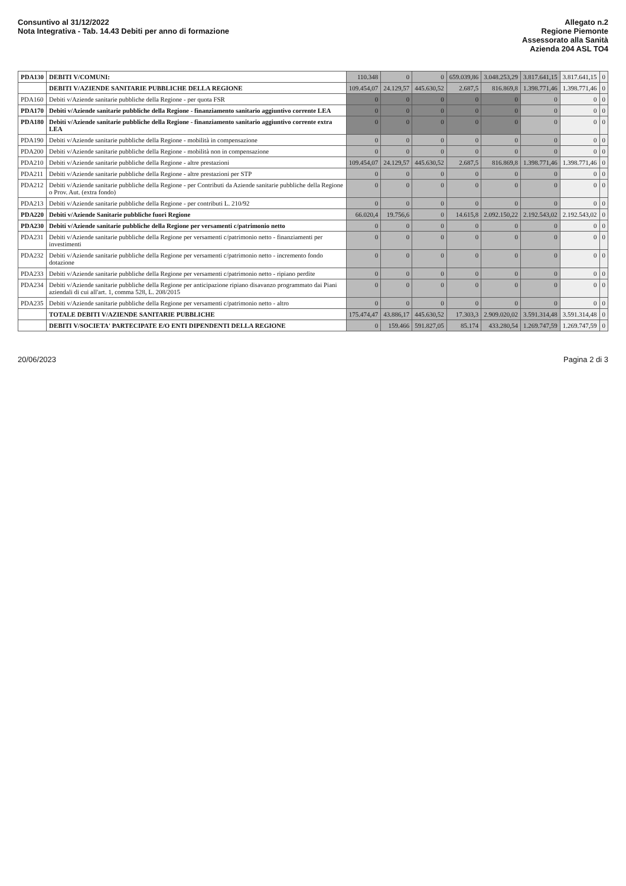Consuntivo al 31/12/2022
Nota Integrativa - Tab. 14.43 Debiti per anno di formazione
Allegato n.2
Regione Piemonte
Assessorato alla Sanità
Azienda 204 ASL TO4
| PDA130 | DEBITI V/COMUNI: | 110.348 | 0 | 0 | 659.039,86 | 3.048.253,29 | 3.817.641,15 | 3.817.641,15 | 0 |
| | DEBITI V/AZIENDE SANITARIE PUBBLICHE DELLA REGIONE | 109.454,07 | 24.129,57 | 445.630,52 | 2.687,5 | 816.869,8 | 1.398.771,46 | 1.398.771,46 | 0 |
| PDA160 | Debiti v/Aziende sanitarie pubbliche della Regione - per quota FSR | 0 | 0 | 0 | 0 | 0 | 0 | 0 | 0 |
| PDA170 | Debiti v/Aziende sanitarie pubbliche della Regione - finanziamento sanitario aggiuntivo corrente LEA | 0 | 0 | 0 | 0 | 0 | 0 | 0 | 0 |
| PDA180 | Debiti v/Aziende sanitarie pubbliche della Regione - finanziamento sanitario aggiuntivo corrente extra LEA | 0 | 0 | 0 | 0 | 0 | 0 | 0 | 0 |
| PDA190 | Debiti v/Aziende sanitarie pubbliche della Regione - mobilità in compensazione | 0 | 0 | 0 | 0 | 0 | 0 | 0 | 0 |
| PDA200 | Debiti v/Aziende sanitarie pubbliche della Regione - mobilità non in compensazione | 0 | 0 | 0 | 0 | 0 | 0 | 0 | 0 |
| PDA210 | Debiti v/Aziende sanitarie pubbliche della Regione - altre prestazioni | 109.454,07 | 24.129,57 | 445.630,52 | 2.687,5 | 816.869,8 | 1.398.771,46 | 1.398.771,46 | 0 |
| PDA211 | Debiti v/Aziende sanitarie pubbliche della Regione - altre prestazioni per STP | 0 | 0 | 0 | 0 | 0 | 0 | 0 | 0 |
| PDA212 | Debiti v/Aziende sanitarie pubbliche della Regione - per Contributi da Aziende sanitarie pubbliche della Regione o Prov. Aut. (extra fondo) | 0 | 0 | 0 | 0 | 0 | 0 | 0 | 0 |
| PDA213 | Debiti v/Aziende sanitarie pubbliche della Regione - per contributi L. 210/92 | 0 | 0 | 0 | 0 | 0 | 0 | 0 | 0 |
| PDA220 | Debiti v/Aziende Sanitarie pubbliche fuori Regione | 66.020,4 | 19.756,6 | 0 | 14.615,8 | 2.092.150,22 | 2.192.543,02 | 2.192.543,02 | 0 |
| PDA230 | Debiti v/Aziende sanitarie pubbliche della Regione per versamenti c/patrimonio netto | 0 | 0 | 0 | 0 | 0 | 0 | 0 | 0 |
| PDA231 | Debiti v/Aziende sanitarie pubbliche della Regione per versamenti c/patrimonio netto - finanziamenti per investimenti | 0 | 0 | 0 | 0 | 0 | 0 | 0 | 0 |
| PDA232 | Debiti v/Aziende sanitarie pubbliche della Regione per versamenti c/patrimonio netto - incremento fondo dotazione | 0 | 0 | 0 | 0 | 0 | 0 | 0 | 0 |
| PDA233 | Debiti v/Aziende sanitarie pubbliche della Regione per versamenti c/patrimonio netto - ripiano perdite | 0 | 0 | 0 | 0 | 0 | 0 | 0 | 0 |
| PDA234 | Debiti v/Aziende sanitarie pubbliche della Regione per anticipazione ripiano disavanzo programmato dai Piani aziendali di cui all'art. 1, comma 528, L. 208/2015 | 0 | 0 | 0 | 0 | 0 | 0 | 0 | 0 |
| PDA235 | Debiti v/Aziende sanitarie pubbliche della Regione per versamenti c/patrimonio netto - altro | 0 | 0 | 0 | 0 | 0 | 0 | 0 | 0 |
| | TOTALE DEBITI V/AZIENDE SANITARIE PUBBLICHE | 175.474,47 | 43.886,17 | 445.630,52 | 17.303,3 | 2.909.020,02 | 3.591.314,48 | 3.591.314,48 | 0 |
| | DEBITI V/SOCIETA' PARTECIPATE E/O ENTI DIPENDENTI DELLA REGIONE | 0 | 159.466 | 591.827,05 | 85.174 | 433.280,54 | 1.269.747,59 | 1.269.747,59 | 0 |
20/06/2023 Pagina 2 di 3